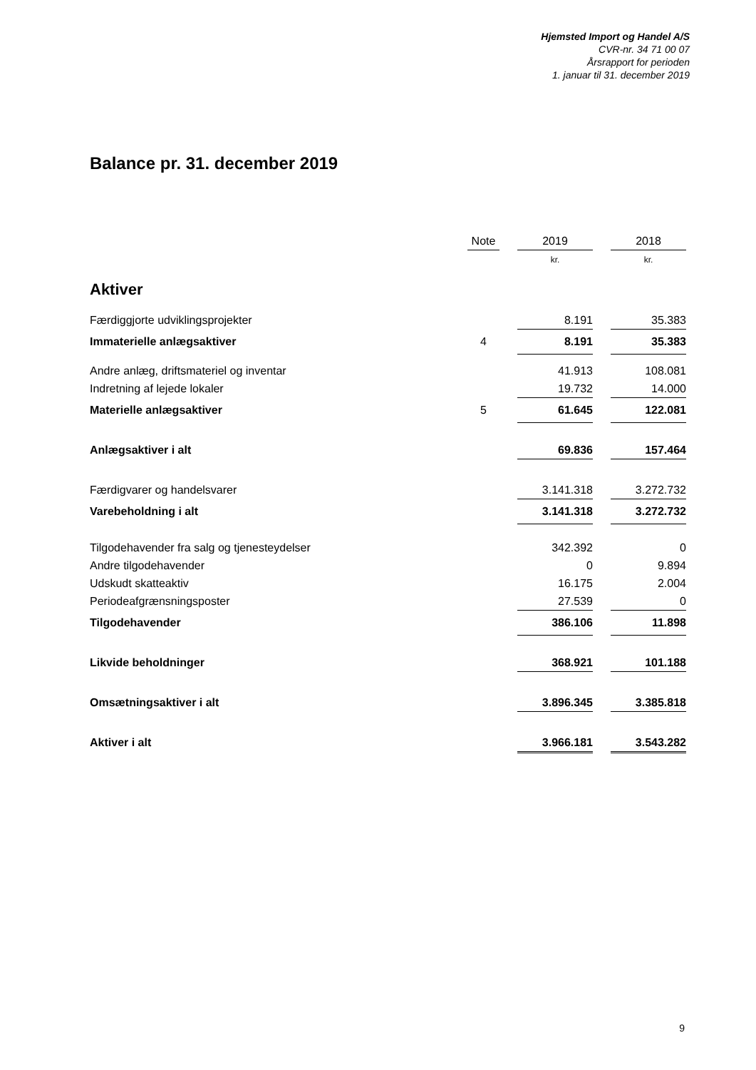Hjemsted Import og Handel A/S
CVR-nr. 34 71 00 07
Årsrapport for perioden
1. januar til 31. december 2019
Balance pr. 31. december 2019
| | Note | | 2019 | | 2018 |
| --- | --- | --- | --- | --- | --- |
| | | | kr. | | kr. |
| Aktiver | | | | | |
| Færdiggjorte udviklingsprojekter | | | 8.191 | | 35.383 |
| Immaterielle anlægsaktiver | 4 | | 8.191 | | 35.383 |
| Andre anlæg, driftsmateriel og inventar | | | 41.913 | | 108.081 |
| Indretning af lejede lokaler | | | 19.732 | | 14.000 |
| Materielle anlægsaktiver | 5 | | 61.645 | | 122.081 |
| Anlægsaktiver i alt | | | 69.836 | | 157.464 |
| Færdigvarer og handelsvarer | | | 3.141.318 | | 3.272.732 |
| Varebeholdning i alt | | | 3.141.318 | | 3.272.732 |
| Tilgodehavender fra salg og tjenesteydelser | | | 342.392 | | 0 |
| Andre tilgodehavender | | | 0 | | 9.894 |
| Udskudt skatteaktiv | | | 16.175 | | 2.004 |
| Periodeafgrænsningsposter | | | 27.539 | | 0 |
| Tilgodehavender | | | 386.106 | | 11.898 |
| Likvide beholdninger | | | 368.921 | | 101.188 |
| Omsætningsaktiver i alt | | | 3.896.345 | | 3.385.818 |
| Aktiver i alt | | | 3.966.181 | | 3.543.282 |
9